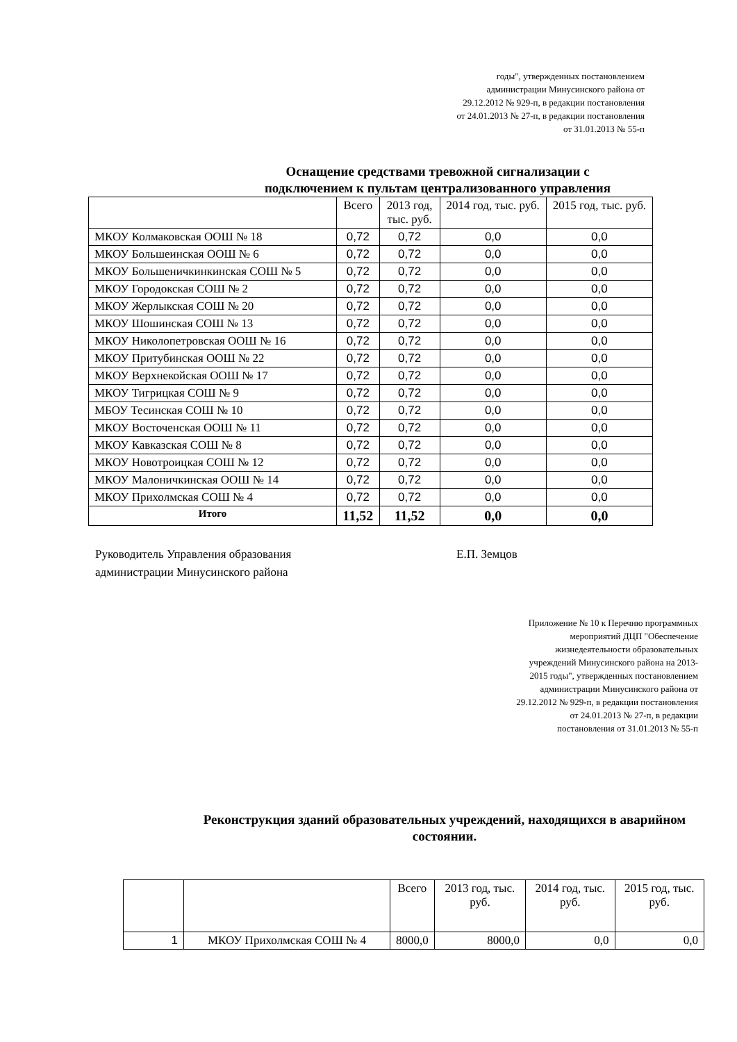годы", утвержденных постановлением
администрации Минусинского района от
29.12.2012 № 929-п, в редакции постановления
от 24.01.2013 № 27-п, в редакции постановления
от 31.01.2013 № 55-п
Оснащение средствами тревожной сигнализации с подключением к пультам централизованного управления
| | Всего | 2013 год, тыс. руб. | 2014 год, тыс. руб. | 2015 год, тыс. руб. |
| --- | --- | --- | --- | --- |
| МКОУ Колмаковская ООШ № 18 | 0,72 | 0,72 | 0,0 | 0,0 |
| МКОУ Большеинская ООШ № 6 | 0,72 | 0,72 | 0,0 | 0,0 |
| МКОУ Большеничкинкинская СОШ № 5 | 0,72 | 0,72 | 0,0 | 0,0 |
| МКОУ Городокская СОШ № 2 | 0,72 | 0,72 | 0,0 | 0,0 |
| МКОУ Жерлыкская СОШ № 20 | 0,72 | 0,72 | 0,0 | 0,0 |
| МКОУ Шошинская СОШ № 13 | 0,72 | 0,72 | 0,0 | 0,0 |
| МКОУ Николопетровская ООШ № 16 | 0,72 | 0,72 | 0,0 | 0,0 |
| МКОУ Притубинская ООШ № 22 | 0,72 | 0,72 | 0,0 | 0,0 |
| МКОУ Верхнекойская ООШ № 17 | 0,72 | 0,72 | 0,0 | 0,0 |
| МКОУ Тигрицкая СОШ № 9 | 0,72 | 0,72 | 0,0 | 0,0 |
| МБОУ Тесинская СОШ № 10 | 0,72 | 0,72 | 0,0 | 0,0 |
| МКОУ Восточенская ООШ № 11 | 0,72 | 0,72 | 0,0 | 0,0 |
| МКОУ Кавказская СОШ № 8 | 0,72 | 0,72 | 0,0 | 0,0 |
| МКОУ Новотроицкая СОШ № 12 | 0,72 | 0,72 | 0,0 | 0,0 |
| МКОУ Малоничкинская ООШ № 14 | 0,72 | 0,72 | 0,0 | 0,0 |
| МКОУ Прихолмская СОШ № 4 | 0,72 | 0,72 | 0,0 | 0,0 |
| Итого | 11,52 | 11,52 | 0,0 | 0,0 |
Руководитель Управления образования
администрации Минусинского района
Е.П. Земцов
Приложение № 10 к Перечню программных
мероприятий ДЦП "Обеспечение
жизнедеятельности образовательных
учреждений Минусинского района на 2013-
2015 годы", утвержденных постановлением
администрации Минусинского района от
29.12.2012 № 929-п, в редакции постановления
от 24.01.2013 № 27-п, в редакции
постановления от 31.01.2013 № 55-п
Реконструкция зданий образовательных учреждений, находящихся в аварийном состоянии.
| | | Всего | 2013 год, тыс. руб. | 2014 год, тыс. руб. | 2015 год, тыс. руб. |
| --- | --- | --- | --- | --- | --- |
| 1 | МКОУ Прихолмская СОШ № 4 | 8000,0 | 8000,0 | 0,0 | 0,0 |